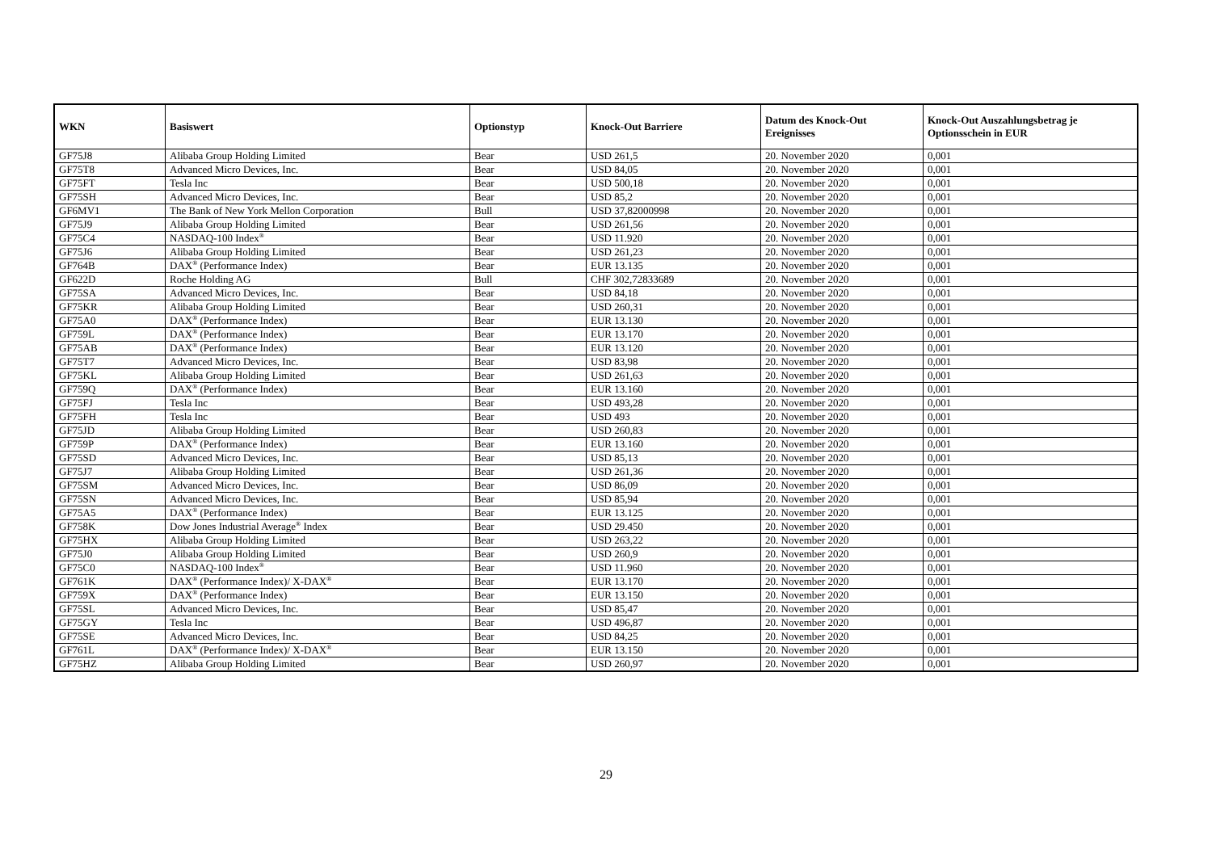| WKN | Basiswert | Optionstyp | Knock-Out Barriere | Datum des Knock-Out Ereignisses | Knock-Out Auszahlungsbetrag je Optionsschein in EUR |
| --- | --- | --- | --- | --- | --- |
| GF75J8 | Alibaba Group Holding Limited | Bear | USD 261,5 | 20. November 2020 | 0,001 |
| GF75T8 | Advanced Micro Devices, Inc. | Bear | USD 84,05 | 20. November 2020 | 0,001 |
| GF75FT | Tesla Inc | Bear | USD 500,18 | 20. November 2020 | 0,001 |
| GF75SH | Advanced Micro Devices, Inc. | Bear | USD 85,2 | 20. November 2020 | 0,001 |
| GF6MV1 | The Bank of New York Mellon Corporation | Bull | USD 37,82000998 | 20. November 2020 | 0,001 |
| GF75J9 | Alibaba Group Holding Limited | Bear | USD 261,56 | 20. November 2020 | 0,001 |
| GF75C4 | NASDAQ-100 Index<sup>®</sup> | Bear | USD 11.920 | 20. November 2020 | 0,001 |
| GF75J6 | Alibaba Group Holding Limited | Bear | USD 261,23 | 20. November 2020 | 0,001 |
| GF764B | DAX<sup>®</sup> (Performance Index) | Bear | EUR 13.135 | 20. November 2020 | 0,001 |
| GF622D | Roche Holding AG | Bull | CHF 302,72833689 | 20. November 2020 | 0,001 |
| GF75SA | Advanced Micro Devices, Inc. | Bear | USD 84,18 | 20. November 2020 | 0,001 |
| GF75KR | Alibaba Group Holding Limited | Bear | USD 260,31 | 20. November 2020 | 0,001 |
| GF75A0 | DAX<sup>®</sup> (Performance Index) | Bear | EUR 13.130 | 20. November 2020 | 0,001 |
| GF759L | DAX<sup>®</sup> (Performance Index) | Bear | EUR 13.170 | 20. November 2020 | 0,001 |
| GF75AB | DAX<sup>®</sup> (Performance Index) | Bear | EUR 13.120 | 20. November 2020 | 0,001 |
| GF75T7 | Advanced Micro Devices, Inc. | Bear | USD 83,98 | 20. November 2020 | 0,001 |
| GF75KL | Alibaba Group Holding Limited | Bear | USD 261,63 | 20. November 2020 | 0,001 |
| GF759Q | DAX<sup>®</sup> (Performance Index) | Bear | EUR 13.160 | 20. November 2020 | 0,001 |
| GF75FJ | Tesla Inc | Bear | USD 493,28 | 20. November 2020 | 0,001 |
| GF75FH | Tesla Inc | Bear | USD 493 | 20. November 2020 | 0,001 |
| GF75JD | Alibaba Group Holding Limited | Bear | USD 260,83 | 20. November 2020 | 0,001 |
| GF759P | DAX<sup>®</sup> (Performance Index) | Bear | EUR 13.160 | 20. November 2020 | 0,001 |
| GF75SD | Advanced Micro Devices, Inc. | Bear | USD 85,13 | 20. November 2020 | 0,001 |
| GF75J7 | Alibaba Group Holding Limited | Bear | USD 261,36 | 20. November 2020 | 0,001 |
| GF75SM | Advanced Micro Devices, Inc. | Bear | USD 86,09 | 20. November 2020 | 0,001 |
| GF75SN | Advanced Micro Devices, Inc. | Bear | USD 85,94 | 20. November 2020 | 0,001 |
| GF75A5 | DAX<sup>®</sup> (Performance Index) | Bear | EUR 13.125 | 20. November 2020 | 0,001 |
| GF758K | Dow Jones Industrial Average<sup>®</sup> Index | Bear | USD 29.450 | 20. November 2020 | 0,001 |
| GF75HX | Alibaba Group Holding Limited | Bear | USD 263,22 | 20. November 2020 | 0,001 |
| GF75J0 | Alibaba Group Holding Limited | Bear | USD 260,9 | 20. November 2020 | 0,001 |
| GF75C0 | NASDAQ-100 Index<sup>®</sup> | Bear | USD 11.960 | 20. November 2020 | 0,001 |
| GF761K | DAX<sup>®</sup> (Performance Index)/ X-DAX<sup>®</sup> | Bear | EUR 13.170 | 20. November 2020 | 0,001 |
| GF759X | DAX<sup>®</sup> (Performance Index) | Bear | EUR 13.150 | 20. November 2020 | 0,001 |
| GF75SL | Advanced Micro Devices, Inc. | Bear | USD 85,47 | 20. November 2020 | 0,001 |
| GF75GY | Tesla Inc | Bear | USD 496,87 | 20. November 2020 | 0,001 |
| GF75SE | Advanced Micro Devices, Inc. | Bear | USD 84,25 | 20. November 2020 | 0,001 |
| GF761L | DAX<sup>®</sup> (Performance Index)/ X-DAX<sup>®</sup> | Bear | EUR 13.150 | 20. November 2020 | 0,001 |
| GF75HZ | Alibaba Group Holding Limited | Bear | USD 260,97 | 20. November 2020 | 0,001 |
29